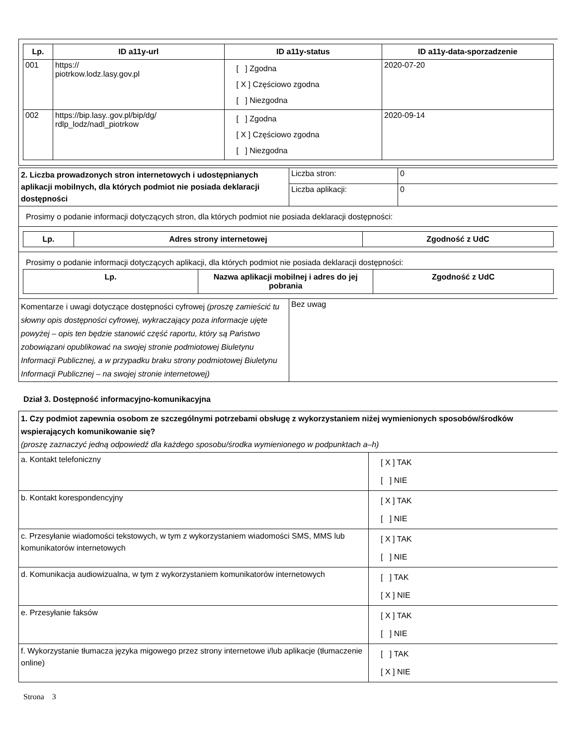| Lp. | ID a11y-url | ID a11y-status | ID a11y-data-sporzadzenie |
| --- | --- | --- | --- |
| 001 | https:// piotrkow.lodz.lasy.gov.pl | [ ] Zgodna [ X ] Częściowo zgodna [ ] Niezgodna | 2020-07-20 |
| 002 | https://bip.lasy..gov.pl/bip/dg/ rdlp_lodz/nadl_piotrkow | [ ] Zgodna [ X ] Częściowo zgodna [ ] Niezgodna | 2020-09-14 |
| 2. Liczba prowadzonych stron internetowych i udostępnianych aplikacji mobilnych, dla których podmiot nie posiada deklaracji dostępności | Liczba stron: | 0 |
| | Liczba aplikacji: | 0 |
Prosimy o podanie informacji dotyczących stron, dla których podmiot nie posiada deklaracji dostępności:
| Lp. | Adres strony internetowej | Zgodność z UdC |
| --- | --- | --- |
Prosimy o podanie informacji dotyczących aplikacji, dla których podmiot nie posiada deklaracji dostępności:
| Lp. | Nazwa aplikacji mobilnej i adres do jej pobrania | Zgodność z UdC |
| --- | --- | --- |
| Komentarze i uwagi dotyczące dostępności cyfrowej (proszę zamieścić tu słowny opis dostępności cyfrowej, wykraczający poza informacje ujęte powyżej – opis ten będzie stanowić część raportu, który są Państwo zobowiązani opublikować na swojej stronie podmiotowej Biuletynu Informacji Publicznej, a w przypadku braku strony podmiotowej Biuletynu Informacji Publicznej – na swojej stronie internetowej) | Bez uwag |
Dział 3. Dostępność informacyjno-komunikacyjna
| 1. Czy podmiot zapewnia osobom ze szczególnymi potrzebami obsługę z wykorzystaniem niżej wymienionych sposobów/środków wspierających komunikowanie się? (proszę zaznaczyć jedną odpowiedź dla każdego sposobu/środka wymienionego w podpunktach a–h) | |
| a. Kontakt telefoniczny | [ X ] TAK [ ] NIE |
| b. Kontakt korespondencyjny | [ X ] TAK [ ] NIE |
| c. Przesyłanie wiadomości tekstowych, w tym z wykorzystaniem wiadomości SMS, MMS lub komunikatorów internetowych | [ X ] TAK [ ] NIE |
| d. Komunikacja audiowizualna, w tym z wykorzystaniem komunikatorów internetowych | [ ] TAK [ X ] NIE |
| e. Przesyłanie faksów | [ X ] TAK [ ] NIE |
| f. Wykorzystanie tłumacza języka migowego przez strony internetowe i/lub aplikacje (tłumaczenie online) | [ ] TAK [ X ] NIE |
Strona 3